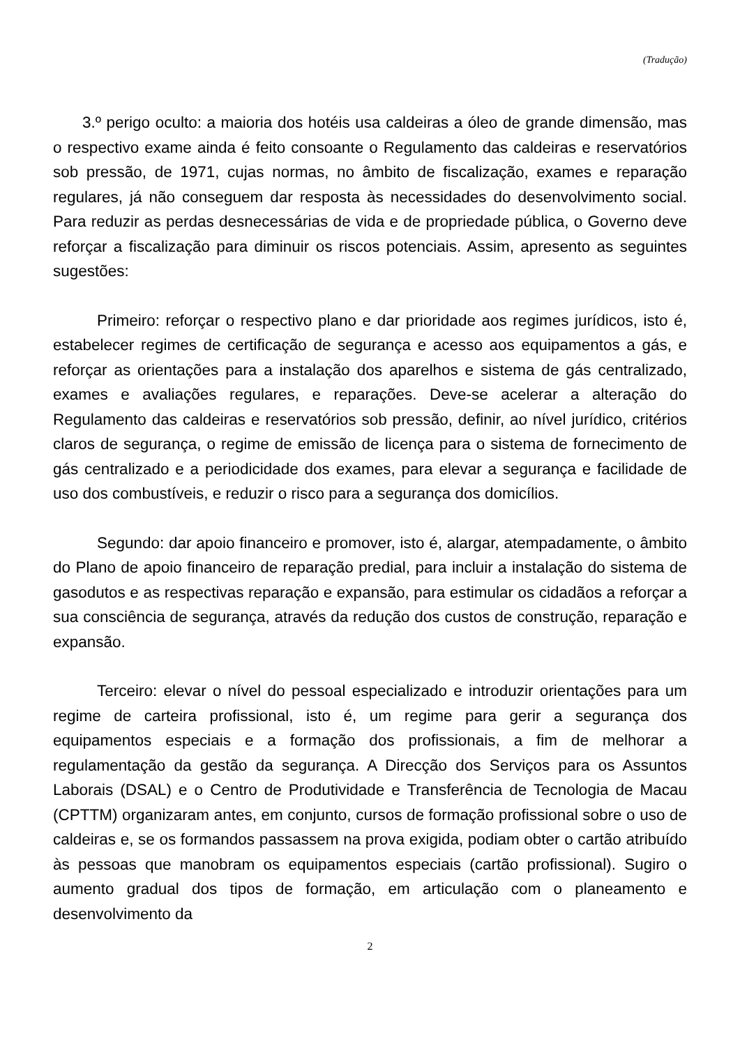(Tradução)
3.º perigo oculto: a maioria dos hotéis usa caldeiras a óleo de grande dimensão, mas o respectivo exame ainda é feito consoante o Regulamento das caldeiras e reservatórios sob pressão, de 1971, cujas normas, no âmbito de fiscalização, exames e reparação regulares, já não conseguem dar resposta às necessidades do desenvolvimento social. Para reduzir as perdas desnecessárias de vida e de propriedade pública, o Governo deve reforçar a fiscalização para diminuir os riscos potenciais. Assim, apresento as seguintes sugestões:
Primeiro: reforçar o respectivo plano e dar prioridade aos regimes jurídicos, isto é, estabelecer regimes de certificação de segurança e acesso aos equipamentos a gás, e reforçar as orientações para a instalação dos aparelhos e sistema de gás centralizado, exames e avaliações regulares, e reparações. Deve-se acelerar a alteração do Regulamento das caldeiras e reservatórios sob pressão, definir, ao nível jurídico, critérios claros de segurança, o regime de emissão de licença para o sistema de fornecimento de gás centralizado e a periodicidade dos exames, para elevar a segurança e facilidade de uso dos combustíveis, e reduzir o risco para a segurança dos domicílios.
Segundo: dar apoio financeiro e promover, isto é, alargar, atempadamente, o âmbito do Plano de apoio financeiro de reparação predial, para incluir a instalação do sistema de gasodutos e as respectivas reparação e expansão, para estimular os cidadãos a reforçar a sua consciência de segurança, através da redução dos custos de construção, reparação e expansão.
Terceiro: elevar o nível do pessoal especializado e introduzir orientações para um regime de carteira profissional, isto é, um regime para gerir a segurança dos equipamentos especiais e a formação dos profissionais, a fim de melhorar a regulamentação da gestão da segurança. A Direcção dos Serviços para os Assuntos Laborais (DSAL) e o Centro de Produtividade e Transferência de Tecnologia de Macau (CPTTM) organizaram antes, em conjunto, cursos de formação profissional sobre o uso de caldeiras e, se os formandos passassem na prova exigida, podiam obter o cartão atribuído às pessoas que manobram os equipamentos especiais (cartão profissional). Sugiro o aumento gradual dos tipos de formação, em articulação com o planeamento e desenvolvimento da
2